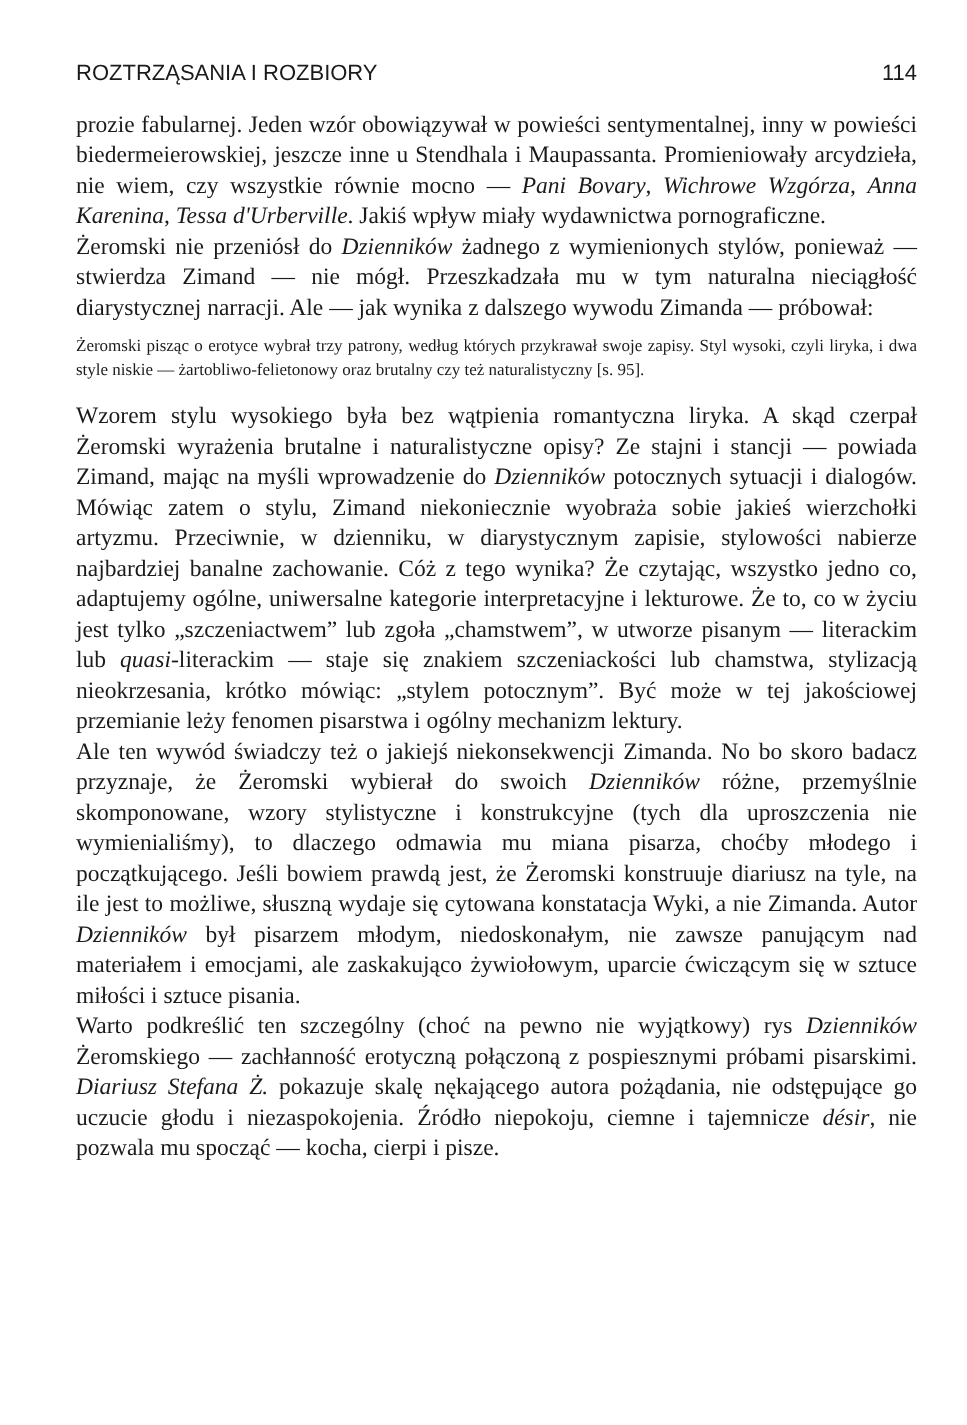ROZTRZĄSANIA I ROZBIORY 114
prozie fabularnej. Jeden wzór obowiązywał w powieści sentymentalnej, inny w powieści biedermeierowskiej, jeszcze inne u Stendhala i Maupassanta. Promieniowały arcydzieła, nie wiem, czy wszystkie równie mocno — Pani Bovary, Wichrowe Wzgórza, Anna Karenina, Tessa d'Urberville. Jakiś wpływ miały wydawnictwa pornograficzne.
Żeromski nie przeniósł do Dzienników żadnego z wymienionych stylów, ponieważ — stwierdza Zimand — nie mógł. Przeszkadzała mu w tym naturalna nieciągłość diarystycznej narracji. Ale — jak wynika z dalszego wywodu Zimanda — próbował:
Żeromski pisząc o erotyce wybrał trzy patrony, według których przykrawał swoje zapisy. Styl wysoki, czyli liryka, i dwa style niskie — żartobliwo-felietonowy oraz brutalny czy też naturalistyczny [s. 95].
Wzorem stylu wysokiego była bez wątpienia romantyczna liryka. A skąd czerpał Żeromski wyrażenia brutalne i naturalistyczne opisy? Ze stajni i stancji — powiada Zimand, mając na myśli wprowadzenie do Dzienników potocznych sytuacji i dialogów. Mówiąc zatem o stylu, Zimand niekoniecznie wyobraża sobie jakieś wierzchołki artyzmu. Przeciwnie, w dzienniku, w diarystycznym zapisie, stylowości nabierze najbardziej banalne zachowanie. Cóż z tego wynika? Że czytając, wszystko jedno co, adaptujemy ogólne, uniwersalne kategorie interpretacyjne i lekturowe. Że to, co w życiu jest tylko „szczeniactwem” lub zgoła „chamstwem”, w utworze pisanym — literackim lub quasi-literackim — staje się znakiem szczeniackości lub chamstwa, stylizacją nieokrzesania, krótko mówiąc: „stylem potocznym”. Być może w tej jakościowej przemianie leży fenomen pisarstwa i ogólny mechanizm lektury.
Ale ten wywód świadczy też o jakiejś niekonsekwencji Zimanda. No bo skoro badacz przyznaje, że Żeromski wybierał do swoich Dzienników różne, przemyślnie skomponowane, wzory stylistyczne i konstrukcyjne (tych dla uproszczenia nie wymienialiśmy), to dlaczego odmawia mu miana pisarza, choćby młodego i początkującego. Jeśli bowiem prawdą jest, że Żeromski konstruuje diariusz na tyle, na ile jest to możliwe, słuszną wydaje się cytowana konstatacja Wyki, a nie Zimanda. Autor Dzienników był pisarzem młodym, niedoskonałym, nie zawsze panującym nad materiałem i emocjami, ale zaskakująco żywiołowym, uparcie ćwiczącym się w sztuce miłości i sztuce pisania.
Warto podkreślić ten szczególny (choć na pewno nie wyjątkowy) rys Dzienników Żeromskiego — zachłanność erotyczną połączoną z pospiesznymi próbami pisarskimi. Diariusz Stefana Ż. pokazuje skalę nękającego autora pożądania, nie odstępujące go uczucie głodu i niezaspokojenia. Źródło niepokoju, ciemne i tajemnicze désir, nie pozwala mu spocząć — kocha, cierpi i pisze.